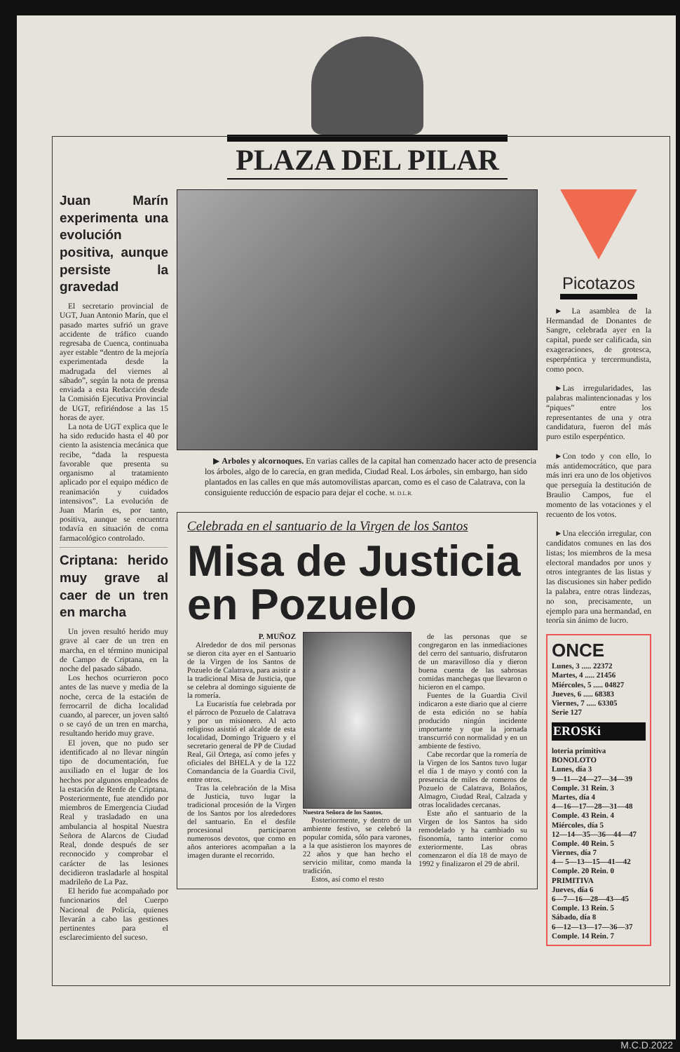PLAZA DEL PILAR
Juan Marín experimenta una evolución positiva, aunque persiste la gravedad
El secretario provincial de UGT, Juan Antonio Marín, que el pasado martes sufrió un grave accidente de tráfico cuando regresaba de Cuenca, continuaba ayer estable “dentro de la mejoría experimentada desde la madrugada del viernes al sábado”, según la nota de prensa enviada a esta Redacción desde la Comisión Ejecutiva Provincial de UGT, refiriéndose a las 15 horas de ayer.
La nota de UGT explica que le ha sido reducido hasta el 40 por ciento la asistencia mecánica que recibe, “dada la respuesta favorable que presenta su organismo al tratamiento aplicado por el equipo médico de reanimación y cuidados intensivos”. La evolución de Juan Marín es, por tanto, positiva, aunque se encuentra todavía en situación de coma farmacológico controlado.
Criptana: herido muy grave al caer de un tren en marcha
Un joven resultó herido muy grave al caer de un tren en marcha, en el término municipal de Campo de Criptana, en la noche del pasado sábado.
Los hechos ocurrieron poco antes de las nueve y media de la noche, cerca de la estación de ferrocarril de dicha localidad cuando, al parecer, un joven saltó o se cayó de un tren en marcha, resultando herido muy grave.
El joven, que no pudo ser identificado al no llevar ningún tipo de documentación, fue auxiliado en el lugar de los hechos por algunos empleados de la estación de Renfe de Criptana. Posteriormente, fue atendido por miembros de Emergencia Ciudad Real y trasladado en una ambulancia al hospital Nuestra Señora de Alarcos de Ciudad Real, donde después de ser reconocido y comprobar el carácter de las lesiones decidieron trasladarle al hospital madrileño de La Paz.
El herido fue acompañado por funcionarios del Cuerpo Nacional de Policía, quienes llevarán a cabo las gestiones pertinentes para el esclarecimiento del suceso.
▶ Arboles y alcornoques. En varias calles de la capital han comenzado hacer acto de presencia los árboles, algo de lo carecía, en gran medida, Ciudad Real. Los árboles, sin embargo, han sido plantados en las calles en que más automovilistas aparcan, como es el caso de Calatrava, con la consiguiente reducción de espacio para dejar el coche. M. D.L.R.
Celebrada en el santuario de la Virgen de los Santos
Misa de Justicia en Pozuelo
P. MUÑOZ
Alrededor de dos mil personas se dieron cita ayer en el Santuario de la Virgen de los Santos de Pozuelo de Calatrava, para asistir a la tradicional Misa de Justicia, que se celebra al domingo siguiente de la romería.
La Eucaristía fue celebrada por el párroco de Pozuelo de Calatrava y por un misionero. Al acto religioso asistió el alcalde de esta localidad, Domingo Triguero y el secretario general de PP de Ciudad Real, Gil Ortega, así como jefes y oficiales del BHELA y de la 122 Comandancia de la Guardia Civil, entre otros.
Tras la celebración de la Misa de Justicia, tuvo lugar la tradicional procesión de la Virgen de los Santos por los alrededores del santuario. En el desfile procesional participaron numerosos devotos, que como en años anteriores acompañan a la imagen durante el recorrido.
Nuestra Señora de los Santos.
Posteriormente, y dentro de un ambiente festivo, se celebró la popular comida, sólo para varones, a la que asistieron los mayores de 22 años y que han hecho el servicio militar, como manda la tradición.
Estos, así como el resto
de las personas que se congregaron en las inmediaciones del cerro del santuario, disfrutaron de un maravilloso día y dieron buena cuenta de las sabrosas comidas manchegas que llevaron o hicieron en el campo.
Fuentes de la Guardia Civil indicaron a este diario que al cierre de esta edición no se había producido ningún incidente importante y que la jornada transcurrió con normalidad y en un ambiente de festivo.
Cabe recordar que la romería de la Virgen de los Santos tuvo lugar el día 1 de mayo y contó con la presencia de miles de romeros de Pozuelo de Calatrava, Bolaños, Almagro, Ciudad Real, Calzada y otras localidades cercanas.
Este año el santuario de la Virgen de los Santos ha sido remodelado y ha cambiado su fisonomía, tanto interior como exteriormente. Las obras comenzaron el día 18 de mayo de 1992 y finalizaron el 29 de abril.
Picotazos
► La asamblea de la Hermandad de Donantes de Sangre, celebrada ayer en la capital, puede ser calificada, sin exageraciones, de grotesca, esperpéntica y tercermundista, como poco.
►Las irregularidades, las palabras malintencionadas y los “piques” entre los representantes de una y otra candidatura, fueron del más puro estilo esperpéntico.
►Con todo y con ello, lo más antidemocrático, que para más inri era uno de los objetivos que perseguía la destitución de Braulio Campos, fue el momento de las votaciones y el recuento de los votos.
►Una elección irregular, con candidatos comunes en las dos listas; los miembros de la mesa electoral mandados por unos y otros integrantes de las listas y las discusiones sin haber pedido la palabra, entre otras lindezas, no son, precisamente, un ejemplo para una hermandad, en teoría sin ánimo de lucro.
ONCE
Lunes, 3 ..... 22372
Martes, 4 ..... 21456
Miércoles, 5 ..... 04827
Jueves, 6 ..... 68383
Viernes, 7 ..... 63305
Serie 127
EROSKi
loteria primitiva
BONOLOTO
Lunes, día 3
9—11—24—27—34—39
Comple. 31 Rein. 3
Martes, día 4
4—16—17—28—31—48
Comple. 43 Rein. 4
Miércoles, día 5
12—14—35—36—44—47
Comple. 40 Rein. 5
Viernes, día 7
4— 5—13—15—41—42
Comple. 20 Rein. 0
PRIMITIVA
Jueves, día 6
6—7—16—28—43—45
Comple. 13 Rein. 5
Sábado, día 8
6—12—13—17—36—37
Comple. 14 Rein. 7
M.C.D.2022